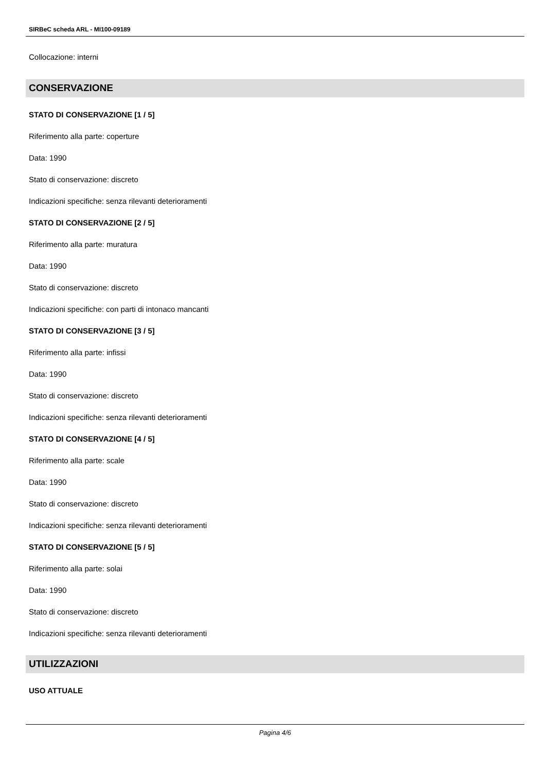SIRBeC scheda ARL - MI100-09189
Collocazione: interni
CONSERVAZIONE
STATO DI CONSERVAZIONE [1 / 5]
Riferimento alla parte: coperture
Data: 1990
Stato di conservazione: discreto
Indicazioni specifiche: senza rilevanti deterioramenti
STATO DI CONSERVAZIONE [2 / 5]
Riferimento alla parte: muratura
Data: 1990
Stato di conservazione: discreto
Indicazioni specifiche: con parti di intonaco mancanti
STATO DI CONSERVAZIONE [3 / 5]
Riferimento alla parte: infissi
Data: 1990
Stato di conservazione: discreto
Indicazioni specifiche: senza rilevanti deterioramenti
STATO DI CONSERVAZIONE [4 / 5]
Riferimento alla parte: scale
Data: 1990
Stato di conservazione: discreto
Indicazioni specifiche: senza rilevanti deterioramenti
STATO DI CONSERVAZIONE [5 / 5]
Riferimento alla parte: solai
Data: 1990
Stato di conservazione: discreto
Indicazioni specifiche: senza rilevanti deterioramenti
UTILIZZAZIONI
USO ATTUALE
Pagina 4/6